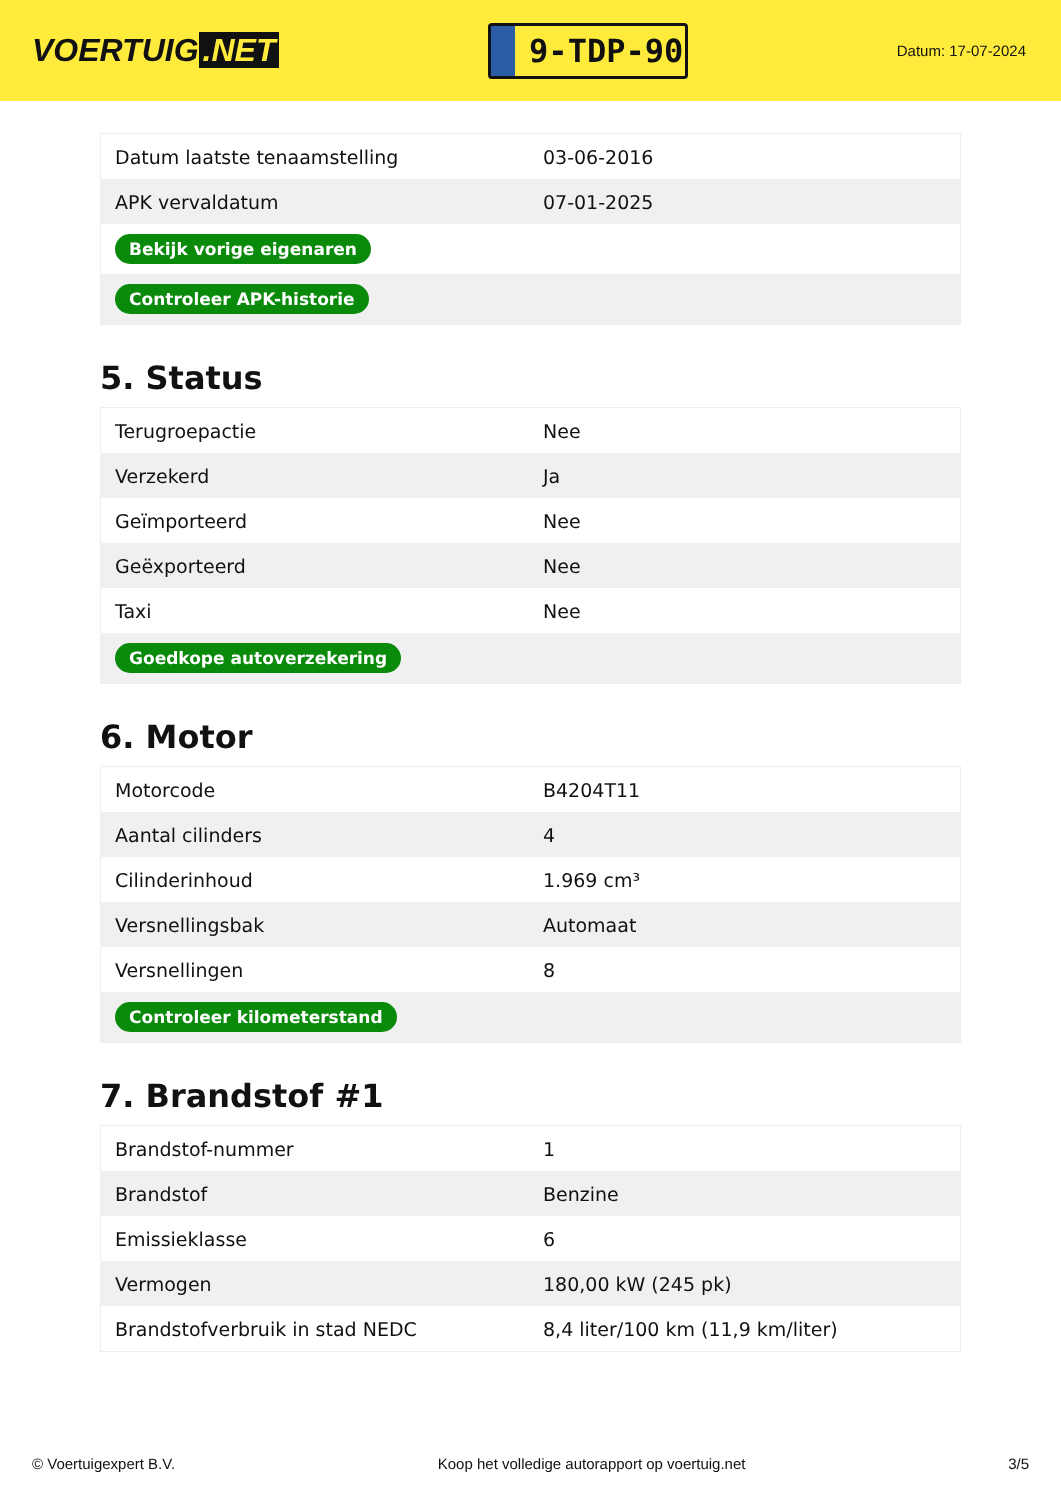VOERTUIG.NET
9-TDP-90
Datum: 17-07-2024
| Datum laatste tenaamstelling | 03-06-2016 |
| APK vervaldatum | 07-01-2025 |
| Bekijk vorige eigenaren | |
| Controleer APK-historie | |
5. Status
| Terugroepactie | Nee |
| Verzekerd | Ja |
| Geïmporteerd | Nee |
| Geëxporteerd | Nee |
| Taxi | Nee |
| Goedkope autoverzekering | |
6. Motor
| Motorcode | B4204T11 |
| Aantal cilinders | 4 |
| Cilinderinhoud | 1.969 cm³ |
| Versnellingsbak | Automaat |
| Versnellingen | 8 |
| Controleer kilometerstand | |
7. Brandstof #1
| Brandstof-nummer | 1 |
| Brandstof | Benzine |
| Emissieklasse | 6 |
| Vermogen | 180,00 kW (245 pk) |
| Brandstofverbruik in stad NEDC | 8,4 liter/100 km (11,9 km/liter) |
© Voertuigexpert B.V. Koop het volledige autorapport op voertuig.net 3/5